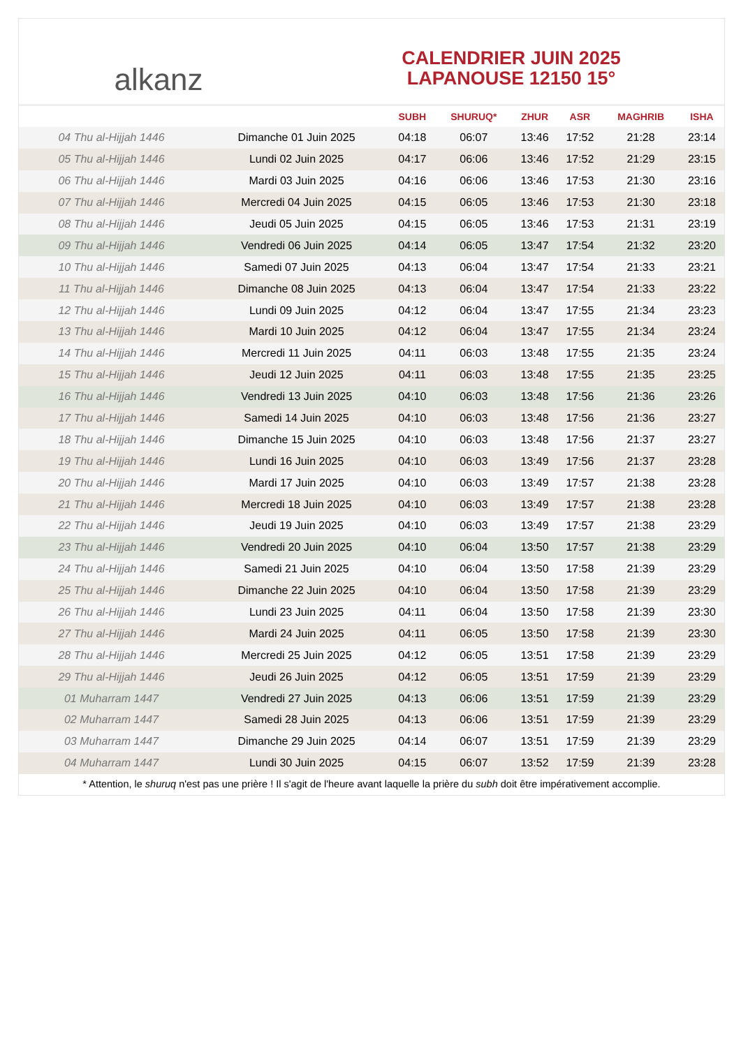alkanz
CALENDRIER JUIN 2025
LAPANOUSE 12150 15°
| | | SUBH | SHURUQ* | ZHUR | ASR | MAGHRIB | ISHA |
| --- | --- | --- | --- | --- | --- | --- | --- |
| 04 Thu al-Hijjah 1446 | Dimanche 01 Juin 2025 | 04:18 | 06:07 | 13:46 | 17:52 | 21:28 | 23:14 |
| 05 Thu al-Hijjah 1446 | Lundi 02 Juin 2025 | 04:17 | 06:06 | 13:46 | 17:52 | 21:29 | 23:15 |
| 06 Thu al-Hijjah 1446 | Mardi 03 Juin 2025 | 04:16 | 06:06 | 13:46 | 17:53 | 21:30 | 23:16 |
| 07 Thu al-Hijjah 1446 | Mercredi 04 Juin 2025 | 04:15 | 06:05 | 13:46 | 17:53 | 21:30 | 23:18 |
| 08 Thu al-Hijjah 1446 | Jeudi 05 Juin 2025 | 04:15 | 06:05 | 13:46 | 17:53 | 21:31 | 23:19 |
| 09 Thu al-Hijjah 1446 | Vendredi 06 Juin 2025 | 04:14 | 06:05 | 13:47 | 17:54 | 21:32 | 23:20 |
| 10 Thu al-Hijjah 1446 | Samedi 07 Juin 2025 | 04:13 | 06:04 | 13:47 | 17:54 | 21:33 | 23:21 |
| 11 Thu al-Hijjah 1446 | Dimanche 08 Juin 2025 | 04:13 | 06:04 | 13:47 | 17:54 | 21:33 | 23:22 |
| 12 Thu al-Hijjah 1446 | Lundi 09 Juin 2025 | 04:12 | 06:04 | 13:47 | 17:55 | 21:34 | 23:23 |
| 13 Thu al-Hijjah 1446 | Mardi 10 Juin 2025 | 04:12 | 06:04 | 13:47 | 17:55 | 21:34 | 23:24 |
| 14 Thu al-Hijjah 1446 | Mercredi 11 Juin 2025 | 04:11 | 06:03 | 13:48 | 17:55 | 21:35 | 23:24 |
| 15 Thu al-Hijjah 1446 | Jeudi 12 Juin 2025 | 04:11 | 06:03 | 13:48 | 17:55 | 21:35 | 23:25 |
| 16 Thu al-Hijjah 1446 | Vendredi 13 Juin 2025 | 04:10 | 06:03 | 13:48 | 17:56 | 21:36 | 23:26 |
| 17 Thu al-Hijjah 1446 | Samedi 14 Juin 2025 | 04:10 | 06:03 | 13:48 | 17:56 | 21:36 | 23:27 |
| 18 Thu al-Hijjah 1446 | Dimanche 15 Juin 2025 | 04:10 | 06:03 | 13:48 | 17:56 | 21:37 | 23:27 |
| 19 Thu al-Hijjah 1446 | Lundi 16 Juin 2025 | 04:10 | 06:03 | 13:49 | 17:56 | 21:37 | 23:28 |
| 20 Thu al-Hijjah 1446 | Mardi 17 Juin 2025 | 04:10 | 06:03 | 13:49 | 17:57 | 21:38 | 23:28 |
| 21 Thu al-Hijjah 1446 | Mercredi 18 Juin 2025 | 04:10 | 06:03 | 13:49 | 17:57 | 21:38 | 23:28 |
| 22 Thu al-Hijjah 1446 | Jeudi 19 Juin 2025 | 04:10 | 06:03 | 13:49 | 17:57 | 21:38 | 23:29 |
| 23 Thu al-Hijjah 1446 | Vendredi 20 Juin 2025 | 04:10 | 06:04 | 13:50 | 17:57 | 21:38 | 23:29 |
| 24 Thu al-Hijjah 1446 | Samedi 21 Juin 2025 | 04:10 | 06:04 | 13:50 | 17:58 | 21:39 | 23:29 |
| 25 Thu al-Hijjah 1446 | Dimanche 22 Juin 2025 | 04:10 | 06:04 | 13:50 | 17:58 | 21:39 | 23:29 |
| 26 Thu al-Hijjah 1446 | Lundi 23 Juin 2025 | 04:11 | 06:04 | 13:50 | 17:58 | 21:39 | 23:30 |
| 27 Thu al-Hijjah 1446 | Mardi 24 Juin 2025 | 04:11 | 06:05 | 13:50 | 17:58 | 21:39 | 23:30 |
| 28 Thu al-Hijjah 1446 | Mercredi 25 Juin 2025 | 04:12 | 06:05 | 13:51 | 17:58 | 21:39 | 23:29 |
| 29 Thu al-Hijjah 1446 | Jeudi 26 Juin 2025 | 04:12 | 06:05 | 13:51 | 17:59 | 21:39 | 23:29 |
| 01 Muharram 1447 | Vendredi 27 Juin 2025 | 04:13 | 06:06 | 13:51 | 17:59 | 21:39 | 23:29 |
| 02 Muharram 1447 | Samedi 28 Juin 2025 | 04:13 | 06:06 | 13:51 | 17:59 | 21:39 | 23:29 |
| 03 Muharram 1447 | Dimanche 29 Juin 2025 | 04:14 | 06:07 | 13:51 | 17:59 | 21:39 | 23:29 |
| 04 Muharram 1447 | Lundi 30 Juin 2025 | 04:15 | 06:07 | 13:52 | 17:59 | 21:39 | 23:28 |
* Attention, le shuruq n'est pas une prière ! Il s'agit de l'heure avant laquelle la prière du subh doit être impérativement accomplie.